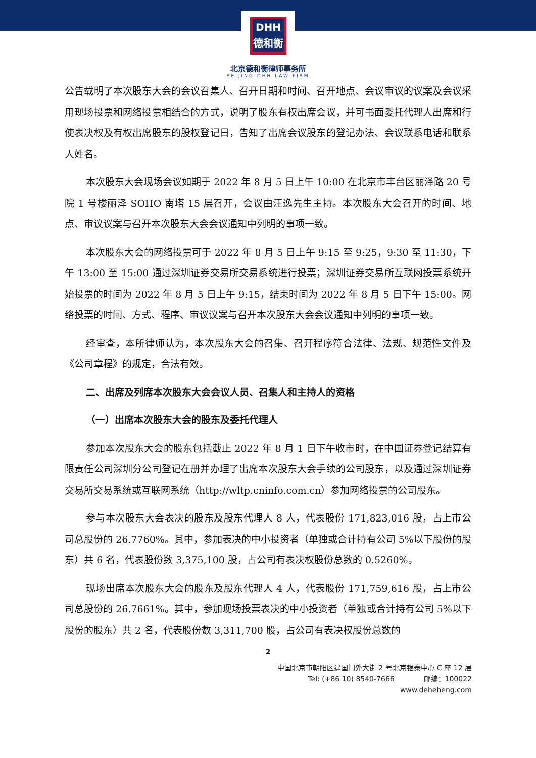DHH
德和衡
北京德和衡律师事务所
BEIJING DHH LAW FIRM
公告载明了本次股东大会的会议召集人、召开日期和时间、召开地点、会议审议的议案及会议采用现场投票和网络投票相结合的方式，说明了股东有权出席会议，并可书面委托代理人出席和行使表决权及有权出席股东的股权登记日，告知了出席会议股东的登记办法、会议联系电话和联系人姓名。
本次股东大会现场会议如期于 2022 年 8 月 5 日上午 10:00 在北京市丰台区丽泽路 20 号院 1 号楼丽泽 SOHO 南塔 15 层召开，会议由汪逸先生主持。本次股东大会召开的时间、地点、审议议案与召开本次股东大会会议通知中列明的事项一致。
本次股东大会的网络投票可于 2022 年 8 月 5 日上午 9:15 至 9:25，9:30 至 11:30，下午 13:00 至 15:00 通过深圳证券交易所交易系统进行投票；深圳证券交易所互联网投票系统开始投票的时间为 2022 年 8 月 5 日上午 9:15，结束时间为 2022 年 8 月 5 日下午 15:00。网络投票的时间、方式、程序、审议议案与召开本次股东大会会议通知中列明的事项一致。
经审查，本所律师认为，本次股东大会的召集、召开程序符合法律、法规、规范性文件及《公司章程》的规定，合法有效。
二、出席及列席本次股东大会会议人员、召集人和主持人的资格
（一）出席本次股东大会的股东及委托代理人
参加本次股东大会的股东包括截止 2022 年 8 月 1 日下午收市时，在中国证券登记结算有限责任公司深圳分公司登记在册并办理了出席本次股东大会手续的公司股东，以及通过深圳证券交易所交易系统或互联网系统（http://wltp.cninfo.com.cn）参加网络投票的公司股东。
参与本次股东大会表决的股东及股东代理人 8 人，代表股份 171,823,016 股，占上市公司总股份的 26.7760%。其中，参加表决的中小投资者（单独或合计持有公司 5%以下股份的股东）共 6 名，代表股份数 3,375,100 股，占公司有表决权股份总数的 0.5260%。
现场出席本次股东大会的股东及股东代理人 4 人，代表股份 171,759,616 股，占上市公司总股份的 26.7661%。其中，参加现场投票表决的中小投资者（单独或合计持有公司 5%以下股份的股东）共 2 名，代表股份数 3,311,700 股，占公司有表决权股份总数的
2
中国北京市朝阳区建国门外大街 2 号北京银泰中心 C 座 12 层
Tel: (+86 10) 8540-7666 邮编：100022
www.deheheng.com